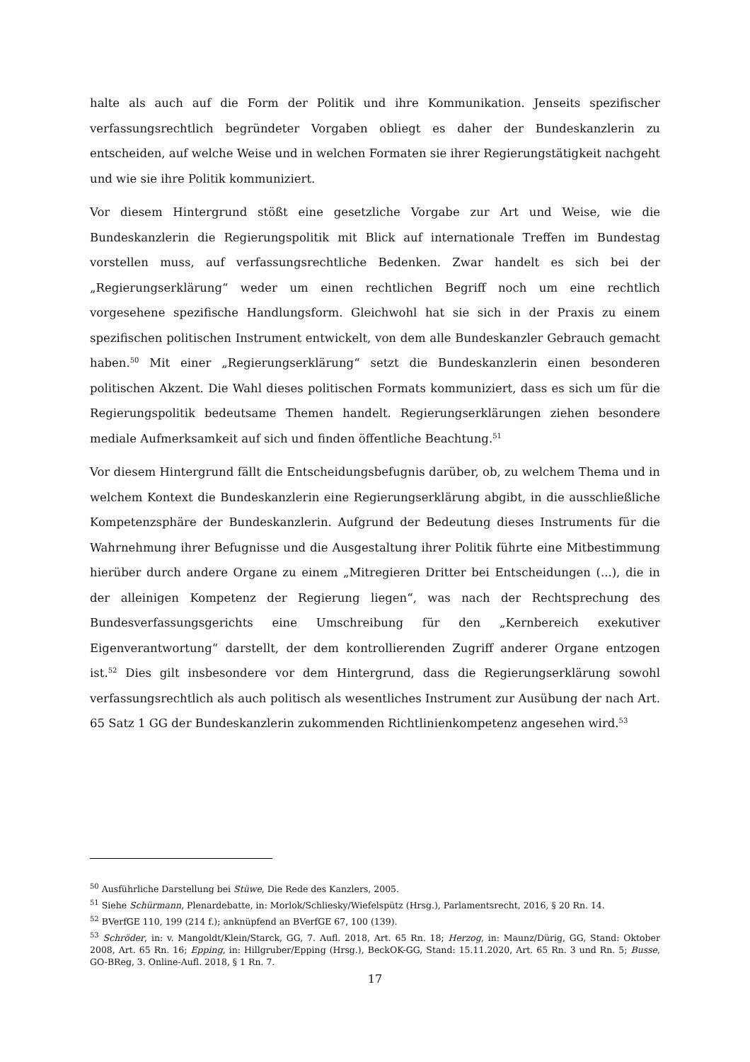halte als auch auf die Form der Politik und ihre Kommunikation. Jenseits spezifischer verfassungsrechtlich begründeter Vorgaben obliegt es daher der Bundeskanzlerin zu entscheiden, auf welche Weise und in welchen Formaten sie ihrer Regierungstätigkeit nachgeht und wie sie ihre Politik kommuniziert.
Vor diesem Hintergrund stößt eine gesetzliche Vorgabe zur Art und Weise, wie die Bundeskanzlerin die Regierungspolitik mit Blick auf internationale Treffen im Bundestag vorstellen muss, auf verfassungsrechtliche Bedenken. Zwar handelt es sich bei der „Regierungserklärung“ weder um einen rechtlichen Begriff noch um eine rechtlich vorgesehene spezifische Handlungsform. Gleichwohl hat sie sich in der Praxis zu einem spezifischen politischen Instrument entwickelt, von dem alle Bundeskanzler Gebrauch gemacht haben.<sup>50</sup> Mit einer „Regierungserklärung“ setzt die Bundeskanzlerin einen besonderen politischen Akzent. Die Wahl dieses politischen Formats kommuniziert, dass es sich um für die Regierungspolitik bedeutsame Themen handelt. Regierungserklärungen ziehen besondere mediale Aufmerksamkeit auf sich und finden öffentliche Beachtung.<sup>51</sup>
Vor diesem Hintergrund fällt die Entscheidungsbefugnis darüber, ob, zu welchem Thema und in welchem Kontext die Bundeskanzlerin eine Regierungserklärung abgibt, in die ausschließliche Kompetenzsphäre der Bundeskanzlerin. Aufgrund der Bedeutung dieses Instruments für die Wahrnehmung ihrer Befugnisse und die Ausgestaltung ihrer Politik führte eine Mitbestimmung hierüber durch andere Organe zu einem „Mitregieren Dritter bei Entscheidungen (...), die in der alleinigen Kompetenz der Regierung liegen“, was nach der Rechtsprechung des Bundesverfassungsgerichts eine Umschreibung für den „Kernbereich exekutiver Eigenverantwortung“ darstellt, der dem kontrollierenden Zugriff anderer Organe entzogen ist.<sup>52</sup> Dies gilt insbesondere vor dem Hintergrund, dass die Regierungserklärung sowohl verfassungsrechtlich als auch politisch als wesentliches Instrument zur Ausübung der nach Art. 65 Satz 1 GG der Bundeskanzlerin zukommenden Richtlinienkompetenz angesehen wird.<sup>53</sup>
<sup>50</sup> Ausführliche Darstellung bei Stüwe, Die Rede des Kanzlers, 2005.
<sup>51</sup> Siehe Schürmann, Plenardebatte, in: Morlok/Schliesky/Wiefelspütz (Hrsg.), Parlamentsrecht, 2016, § 20 Rn. 14.
<sup>52</sup> BVerfGE 110, 199 (214 f.); anknüpfend an BVerfGE 67, 100 (139).
<sup>53</sup> Schröder, in: v. Mangoldt/Klein/Starck, GG, 7. Aufl. 2018, Art. 65 Rn. 18; Herzog, in: Maunz/Dürig, GG, Stand: Oktober 2008, Art. 65 Rn. 16; Epping, in: Hillgruber/Epping (Hrsg.), BeckOK-GG, Stand: 15.11.2020, Art. 65 Rn. 3 und Rn. 5; Busse, GO-BReg, 3. Online-Aufl. 2018, § 1 Rn. 7.
17